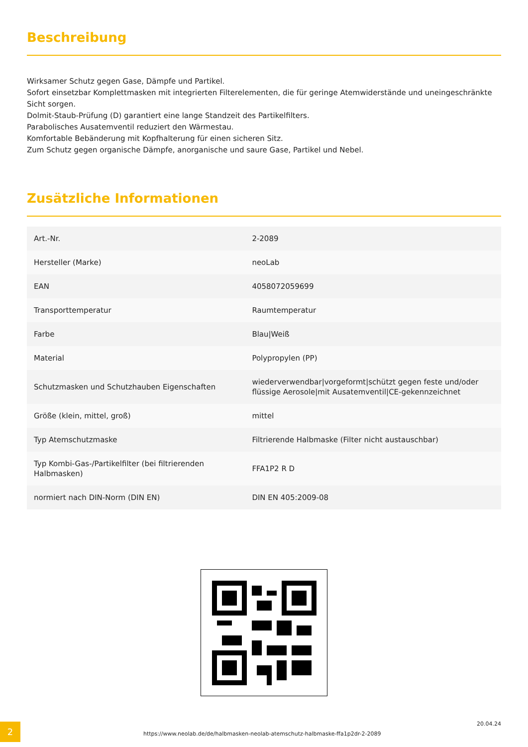Beschreibung
Wirksamer Schutz gegen Gase, Dämpfe und Partikel.
Sofort einsetzbar Komplettmasken mit integrierten Filterelementen, die für geringe Atemwiderstände und uneingeschränkte Sicht sorgen.
Dolmit-Staub-Prüfung (D) garantiert eine lange Standzeit des Partikelfilters.
Parabolisches Ausatemventil reduziert den Wärmestau.
Komfortable Bebänderung mit Kopfhalterung für einen sicheren Sitz.
Zum Schutz gegen organische Dämpfe, anorganische und saure Gase, Partikel und Nebel.
Zusätzliche Informationen
| Art.-Nr. | 2-2089 |
| Hersteller (Marke) | neoLab |
| EAN | 4058072059699 |
| Transporttemperatur | Raumtemperatur |
| Farbe | Blau/Weiß |
| Material | Polypropylen (PP) |
| Schutzmasken und Schutzhauben Eigenschaften | wiederverwendbar/vorgeformt/schützt gegen feste und/oder flüssige Aerosole/mit Ausatemventil/CE-gekennzeichnet |
| Größe (klein, mittel, groß) | mittel |
| Typ Atemschutzmaske | Filtrierende Halbmaske (Filter nicht austauschbar) |
| Typ Kombi-Gas-/Partikelfilter (bei filtrierenden Halbmasken) | FFA1P2 R D |
| normiert nach DIN-Norm (DIN EN) | DIN EN 405:2009-08 |
2
https://www.neolab.de/de/halbmasken-neolab-atemschutz-halbmaske-ffa1p2dr-2-2089
20.04.24